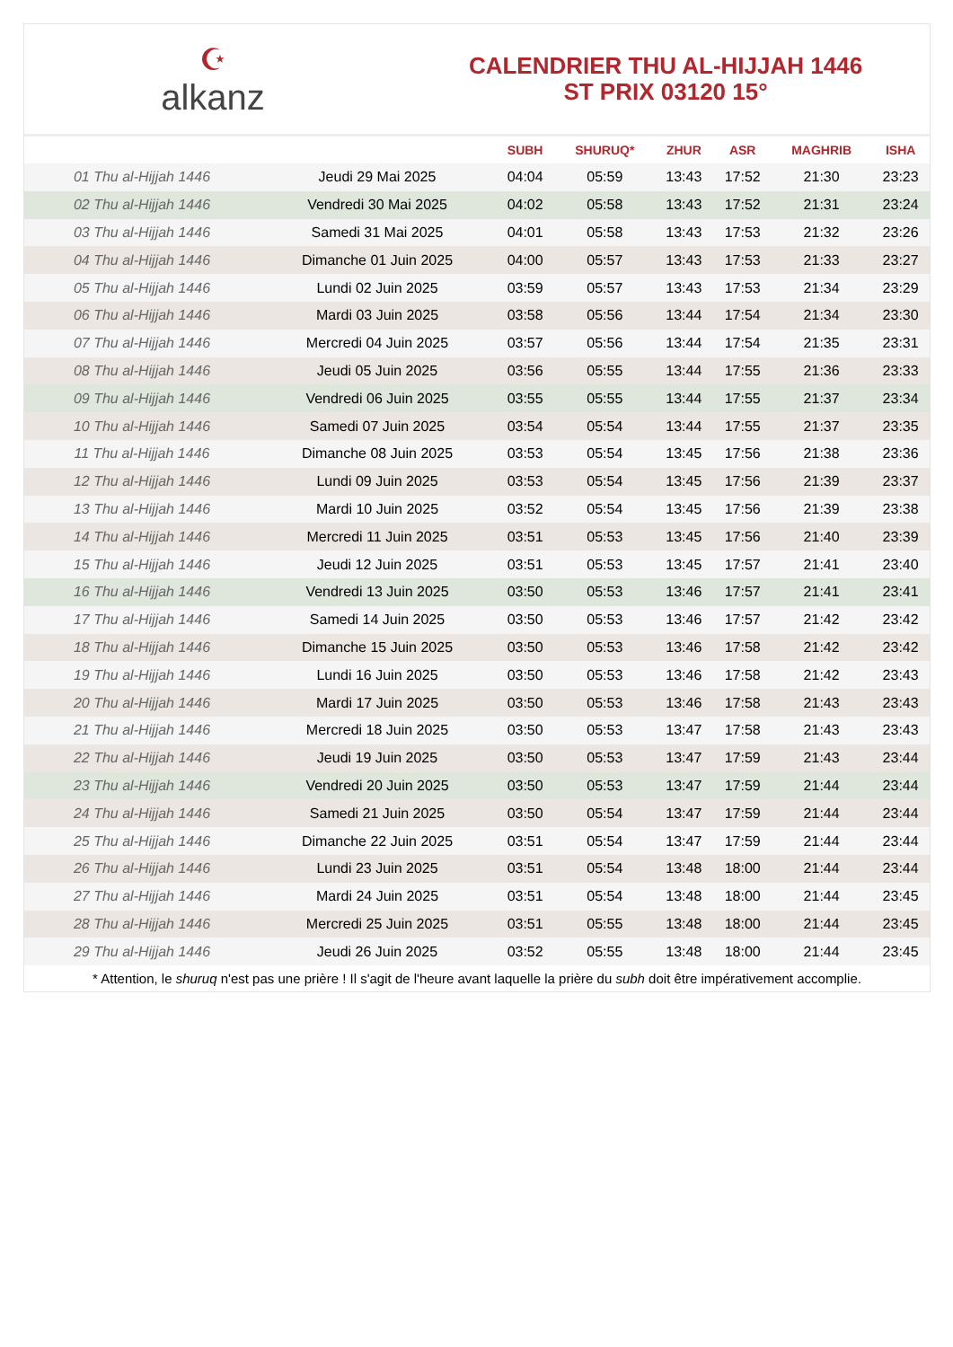☪
alkanz
CALENDRIER THU AL-HIJJAH 1446
ST PRIX 03120 15°
| | | SUBH | SHURUQ* | ZHUR | ASR | MAGHRIB | ISHA |
| --- | --- | --- | --- | --- | --- | --- | --- |
| 01 Thu al-Hijjah 1446 | Jeudi 29 Mai 2025 | 04:04 | 05:59 | 13:43 | 17:52 | 21:30 | 23:23 |
| 02 Thu al-Hijjah 1446 | Vendredi 30 Mai 2025 | 04:02 | 05:58 | 13:43 | 17:52 | 21:31 | 23:24 |
| 03 Thu al-Hijjah 1446 | Samedi 31 Mai 2025 | 04:01 | 05:58 | 13:43 | 17:53 | 21:32 | 23:26 |
| 04 Thu al-Hijjah 1446 | Dimanche 01 Juin 2025 | 04:00 | 05:57 | 13:43 | 17:53 | 21:33 | 23:27 |
| 05 Thu al-Hijjah 1446 | Lundi 02 Juin 2025 | 03:59 | 05:57 | 13:43 | 17:53 | 21:34 | 23:29 |
| 06 Thu al-Hijjah 1446 | Mardi 03 Juin 2025 | 03:58 | 05:56 | 13:44 | 17:54 | 21:34 | 23:30 |
| 07 Thu al-Hijjah 1446 | Mercredi 04 Juin 2025 | 03:57 | 05:56 | 13:44 | 17:54 | 21:35 | 23:31 |
| 08 Thu al-Hijjah 1446 | Jeudi 05 Juin 2025 | 03:56 | 05:55 | 13:44 | 17:55 | 21:36 | 23:33 |
| 09 Thu al-Hijjah 1446 | Vendredi 06 Juin 2025 | 03:55 | 05:55 | 13:44 | 17:55 | 21:37 | 23:34 |
| 10 Thu al-Hijjah 1446 | Samedi 07 Juin 2025 | 03:54 | 05:54 | 13:44 | 17:55 | 21:37 | 23:35 |
| 11 Thu al-Hijjah 1446 | Dimanche 08 Juin 2025 | 03:53 | 05:54 | 13:45 | 17:56 | 21:38 | 23:36 |
| 12 Thu al-Hijjah 1446 | Lundi 09 Juin 2025 | 03:53 | 05:54 | 13:45 | 17:56 | 21:39 | 23:37 |
| 13 Thu al-Hijjah 1446 | Mardi 10 Juin 2025 | 03:52 | 05:54 | 13:45 | 17:56 | 21:39 | 23:38 |
| 14 Thu al-Hijjah 1446 | Mercredi 11 Juin 2025 | 03:51 | 05:53 | 13:45 | 17:56 | 21:40 | 23:39 |
| 15 Thu al-Hijjah 1446 | Jeudi 12 Juin 2025 | 03:51 | 05:53 | 13:45 | 17:57 | 21:41 | 23:40 |
| 16 Thu al-Hijjah 1446 | Vendredi 13 Juin 2025 | 03:50 | 05:53 | 13:46 | 17:57 | 21:41 | 23:41 |
| 17 Thu al-Hijjah 1446 | Samedi 14 Juin 2025 | 03:50 | 05:53 | 13:46 | 17:57 | 21:42 | 23:42 |
| 18 Thu al-Hijjah 1446 | Dimanche 15 Juin 2025 | 03:50 | 05:53 | 13:46 | 17:58 | 21:42 | 23:42 |
| 19 Thu al-Hijjah 1446 | Lundi 16 Juin 2025 | 03:50 | 05:53 | 13:46 | 17:58 | 21:42 | 23:43 |
| 20 Thu al-Hijjah 1446 | Mardi 17 Juin 2025 | 03:50 | 05:53 | 13:46 | 17:58 | 21:43 | 23:43 |
| 21 Thu al-Hijjah 1446 | Mercredi 18 Juin 2025 | 03:50 | 05:53 | 13:47 | 17:58 | 21:43 | 23:43 |
| 22 Thu al-Hijjah 1446 | Jeudi 19 Juin 2025 | 03:50 | 05:53 | 13:47 | 17:59 | 21:43 | 23:44 |
| 23 Thu al-Hijjah 1446 | Vendredi 20 Juin 2025 | 03:50 | 05:53 | 13:47 | 17:59 | 21:44 | 23:44 |
| 24 Thu al-Hijjah 1446 | Samedi 21 Juin 2025 | 03:50 | 05:54 | 13:47 | 17:59 | 21:44 | 23:44 |
| 25 Thu al-Hijjah 1446 | Dimanche 22 Juin 2025 | 03:51 | 05:54 | 13:47 | 17:59 | 21:44 | 23:44 |
| 26 Thu al-Hijjah 1446 | Lundi 23 Juin 2025 | 03:51 | 05:54 | 13:48 | 18:00 | 21:44 | 23:44 |
| 27 Thu al-Hijjah 1446 | Mardi 24 Juin 2025 | 03:51 | 05:54 | 13:48 | 18:00 | 21:44 | 23:45 |
| 28 Thu al-Hijjah 1446 | Mercredi 25 Juin 2025 | 03:51 | 05:55 | 13:48 | 18:00 | 21:44 | 23:45 |
| 29 Thu al-Hijjah 1446 | Jeudi 26 Juin 2025 | 03:52 | 05:55 | 13:48 | 18:00 | 21:44 | 23:45 |
* Attention, le shuruq n'est pas une prière ! Il s'agit de l'heure avant laquelle la prière du subh doit être impérativement accomplie.